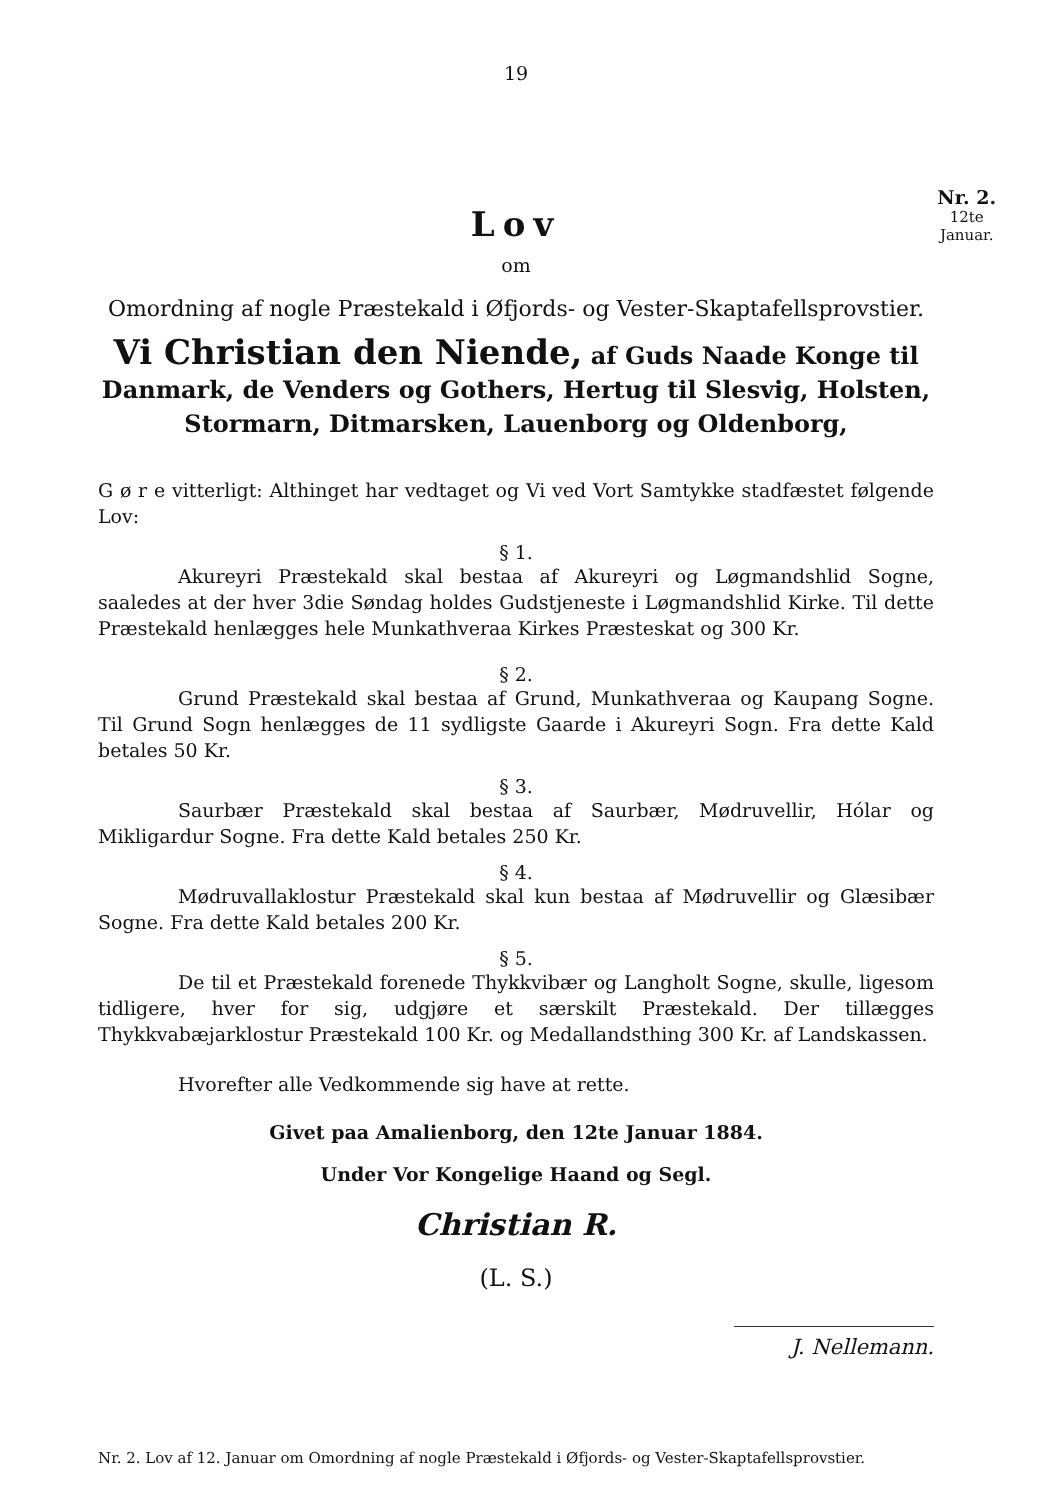Nr. 2.
12te
Januar.
19
Lov
om
Omordning af nogle Præstekald i Øfjords- og Vester-Skaptafellsprovstier.
Vi Christian den Niende, af Guds Naade Konge til Danmark, de Venders og Gothers, Hertug til Slesvig, Holsten, Stormarn, Ditmarsken, Lauenborg og Oldenborg,
G ø r e vitterligt: Althinget har vedtaget og Vi ved Vort Samtykke stadfæstet følgende Lov:
§ 1.
Akureyri Præstekald skal bestaa af Akureyri og Løgmandshlid Sogne, saaledes at der hver 3die Søndag holdes Gudstjeneste i Løgmandshlid Kirke. Til dette Præstekald henlægges hele Munkathveraa Kirkes Præsteskat og 300 Kr.
§ 2.
Grund Præstekald skal bestaa af Grund, Munkathveraa og Kaupang Sogne. Til Grund Sogn henlægges de 11 sydligste Gaarde i Akureyri Sogn. Fra dette Kald betales 50 Kr.
§ 3.
Saurbær Præstekald skal bestaa af Saurbær, Mødruvellir, Hólar og Mikligardur Sogne. Fra dette Kald betales 250 Kr.
§ 4.
Mødruvallaklostur Præstekald skal kun bestaa af Mødruvellir og Glæsibær Sogne. Fra dette Kald betales 200 Kr.
§ 5.
De til et Præstekald forenede Thykkvibær og Langholt Sogne, skulle, ligesom tidligere, hver for sig, udgjøre et særskilt Præstekald. Der tillægges Thykkvabæjarklostur Præstekald 100 Kr. og Medallandsthing 300 Kr. af Landskassen.
Hvorefter alle Vedkommende sig have at rette.
Givet paa Amalienborg, den 12te Januar 1884.
Under Vor Kongelige Haand og Segl.
Christian R.
(L. S.)
J. Nellemann.
Nr. 2. Lov af 12. Januar om Omordning af nogle Præstekald i Øfjords- og Vester-Skaptafellsprovstier.